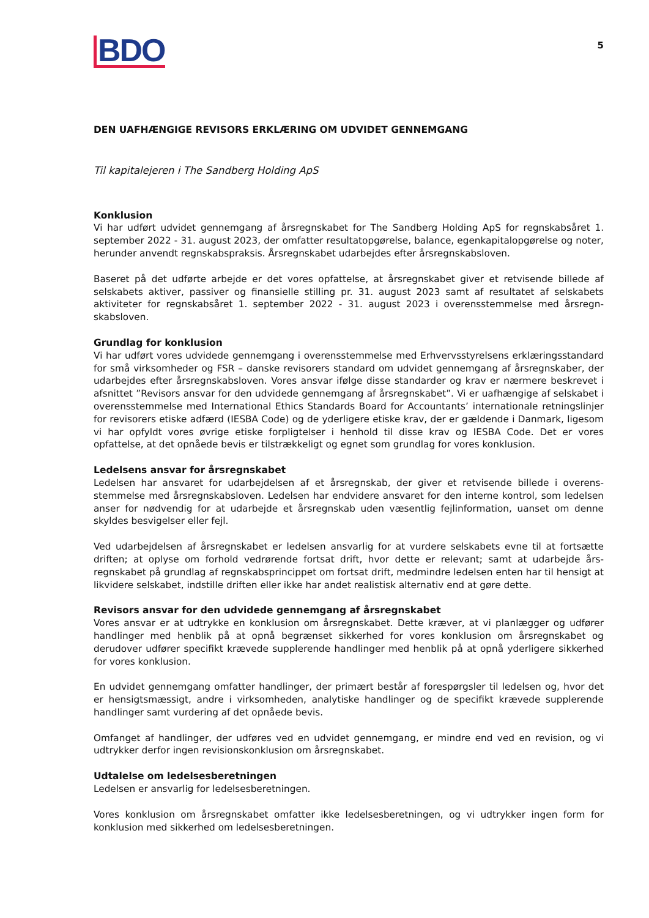BDO
5
DEN UAFHÆNGIGE REVISORS ERKLÆRING OM UDVIDET GENNEMGANG
Til kapitalejeren i The Sandberg Holding ApS
Konklusion
Vi har udført udvidet gennemgang af årsregnskabet for The Sandberg Holding ApS for regnskabsåret 1. september 2022 - 31. august 2023, der omfatter resultatopgørelse, balance, egenkapitalopgørelse og noter, herunder anvendt regnskabspraksis. Årsregnskabet udarbejdes efter årsregnskabsloven.
Baseret på det udførte arbejde er det vores opfattelse, at årsregnskabet giver et retvisende billede af selskabets aktiver, passiver og finansielle stilling pr. 31. august 2023 samt af resultatet af selskabets aktiviteter for regnskabsåret 1. september 2022 - 31. august 2023 i overensstemmelse med årsregn­skabsloven.
Grundlag for konklusion
Vi har udført vores udvidede gennemgang i overensstemmelse med Erhvervsstyrelsens erklærings­standard for små virksomheder og FSR – danske revisorers standard om udvidet gennemgang af årsregnskaber, der udarbejdes efter årsregnskabsloven. Vores ansvar ifølge disse standarder og krav er nærmere beskrevet i afsnittet ”Revisors ansvar for den udvidede gennemgang af årsregnskabet”. Vi er uafhængige af selskabet i overensstemmelse med International Ethics Standards Board for Accountants’ internationale retningslinjer for revisorers etiske adfærd (IESBA Code) og de yderligere etiske krav, der er gældende i Danmark, ligesom vi har opfyldt vores øvrige etiske forpligtelser i henhold til disse krav og IESBA Code. Det er vores opfattelse, at det opnåede bevis er tilstrækkeligt og egnet som grundlag for vores konklusion.
Ledelsens ansvar for årsregnskabet
Ledelsen har ansvaret for udarbejdelsen af et årsregnskab, der giver et retvisende billede i overens­stemmelse med årsregnskabsloven. Ledelsen har endvidere ansvaret for den interne kontrol, som ledelsen anser for nødvendig for at udarbejde et årsregnskab uden væsentlig fejlinformation, uanset om denne skyldes besvigelser eller fejl.
Ved udarbejdelsen af årsregnskabet er ledelsen ansvarlig for at vurdere selskabets evne til at fortsætte driften; at oplyse om forhold vedrørende fortsat drift, hvor dette er relevant; samt at udarbejde års­regnskabet på grundlag af regnskabsprincippet om fortsat drift, medmindre ledelsen enten har til hensigt at likvidere selskabet, indstille driften eller ikke har andet realistisk alternativ end at gøre dette.
Revisors ansvar for den udvidede gennemgang af årsregnskabet
Vores ansvar er at udtrykke en konklusion om årsregnskabet. Dette kræver, at vi planlægger og udfører handlinger med henblik på at opnå begrænset sikkerhed for vores konklusion om årsregnskabet og derudover udfører specifikt krævede supplerende handlinger med henblik på at opnå yderligere sikkerhed for vores konklusion.
En udvidet gennemgang omfatter handlinger, der primært består af forespørgsler til ledelsen og, hvor det er hensigtsmæssigt, andre i virksomheden, analytiske handlinger og de specifikt krævede supplerende handlinger samt vurdering af det opnåede bevis.
Omfanget af handlinger, der udføres ved en udvidet gennemgang, er mindre end ved en revision, og vi udtrykker derfor ingen revisionskonklusion om årsregnskabet.
Udtalelse om ledelsesberetningen
Ledelsen er ansvarlig for ledelsesberetningen.
Vores konklusion om årsregnskabet omfatter ikke ledelsesberetningen, og vi udtrykker ingen form for konklusion med sikkerhed om ledelsesberetningen.